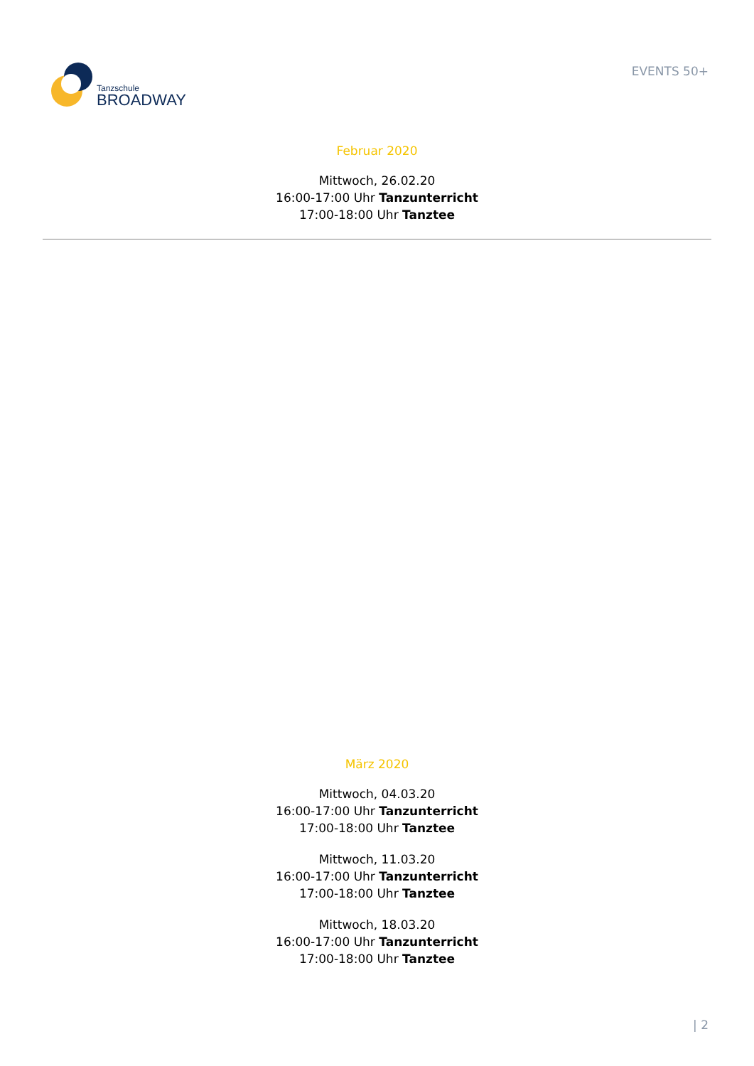Tanzschule
BROADWAY
EVENTS 50+
Februar 2020
Mittwoch, 26.02.20
16:00-17:00 Uhr Tanzunterricht
17:00-18:00 Uhr Tanztee
März 2020
Mittwoch, 04.03.20
16:00-17:00 Uhr Tanzunterricht
17:00-18:00 Uhr Tanztee
Mittwoch, 11.03.20
16:00-17:00 Uhr Tanzunterricht
17:00-18:00 Uhr Tanztee
Mittwoch, 18.03.20
16:00-17:00 Uhr Tanzunterricht
17:00-18:00 Uhr Tanztee
| 2